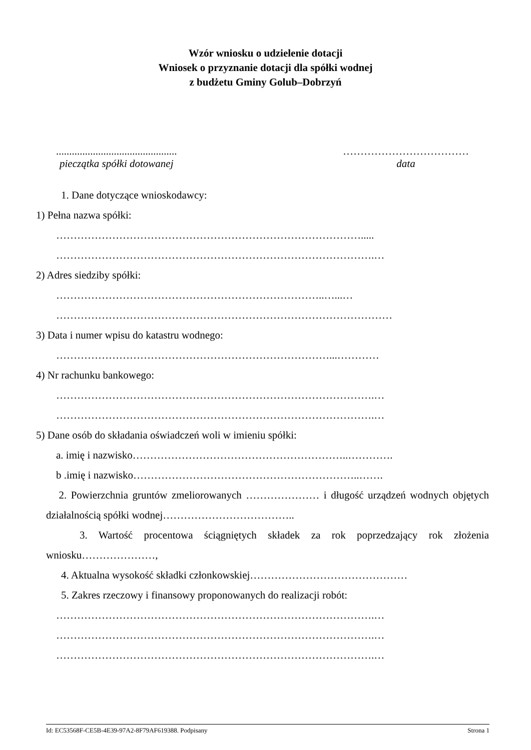Wzór wniosku o udzielenie dotacji
Wniosek o przyznanie dotacji dla spółki wodnej
z budżetu Gminy Golub–Dobrzyń
..............................................
pieczątka spółki dotowanej
………………………………
data
1. Dane dotyczące wnioskodawcy:
1) Pełna nazwa spółki:
…………………………………………………………………………….....
……………………………………………………………………………….…
2) Adres siedziby spółki:
…………………………………………………………………..…...…
……………………………………………………………………………………
3) Data i numer wpisu do katastru wodnego:
……………………………………………………………………...…………
4) Nr rachunku bankowego:
……………………………………………………………………………….…
……………………………………………………………………………….…
5) Dane osób do składania oświadczeń woli w imieniu spółki:
a. imię i nazwisko……………………………………………………..………….
b .imię i nazwisko………………………………………………………..…….
2. Powierzchnia gruntów zmeliorowanych ………………… i długość urządzeń wodnych objętych działalnością spółki wodnej………………………………..
3. Wartość procentowa ściągniętych składek za rok poprzedzający rok złożenia wniosku…………………,
4. Aktualna wysokość składki członkowskiej………………………………………
5. Zakres rzeczowy i finansowy proponowanych do realizacji robót:
……………………………………………………………………………….…
……………………………………………………………………………….…
……………………………………………………………………………….…
Id: EC53568F-CE5B-4E39-97A2-8F79AF619388. Podpisany Strona 1